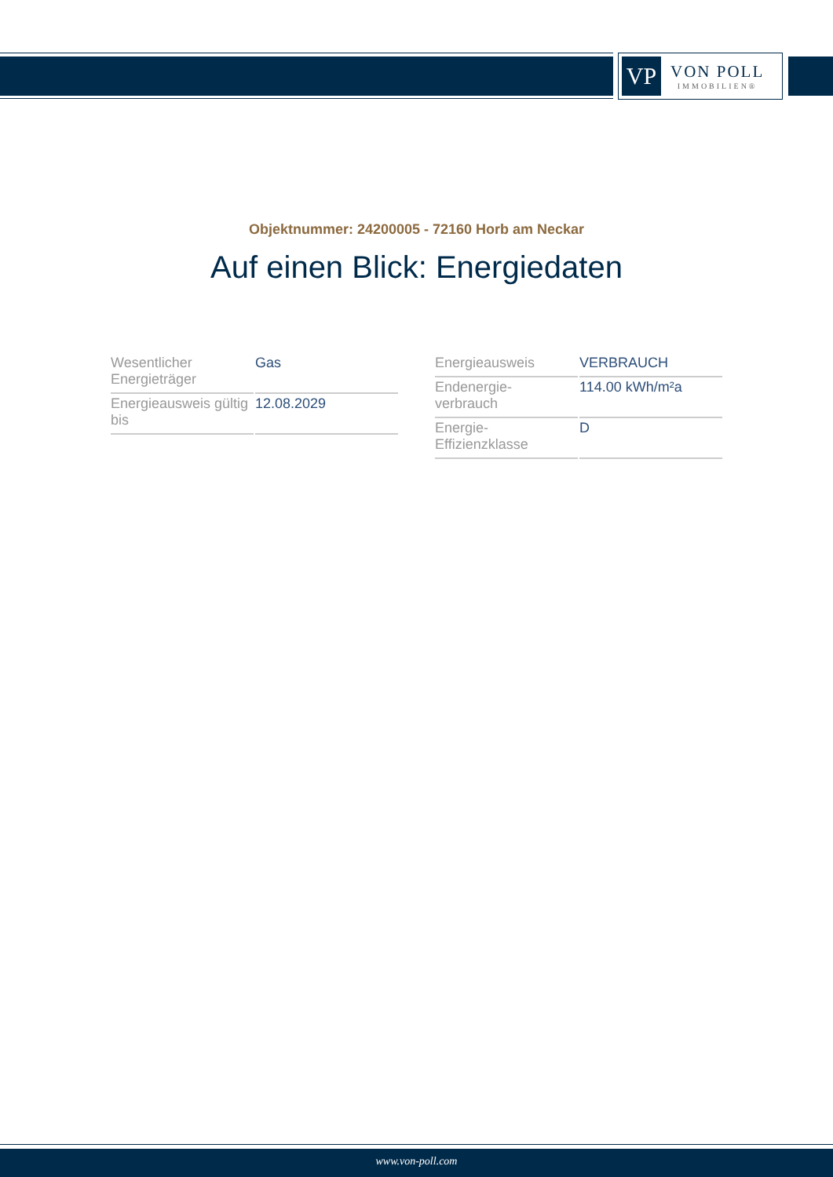VP
VON POLL
IMMOBILIEN®
Objektnummer: 24200005 - 72160 Horb am Neckar
Auf einen Blick: Energiedaten
| Wesentlicher Energieträger | Gas |
| Energieausweis gültig bis | 12.08.2029 |
| Energieausweis | VERBRAUCH |
| Endenergie- verbrauch | 114.00 kWh/m²a |
| Energie- Effizienzklasse | D |
www.von-poll.com